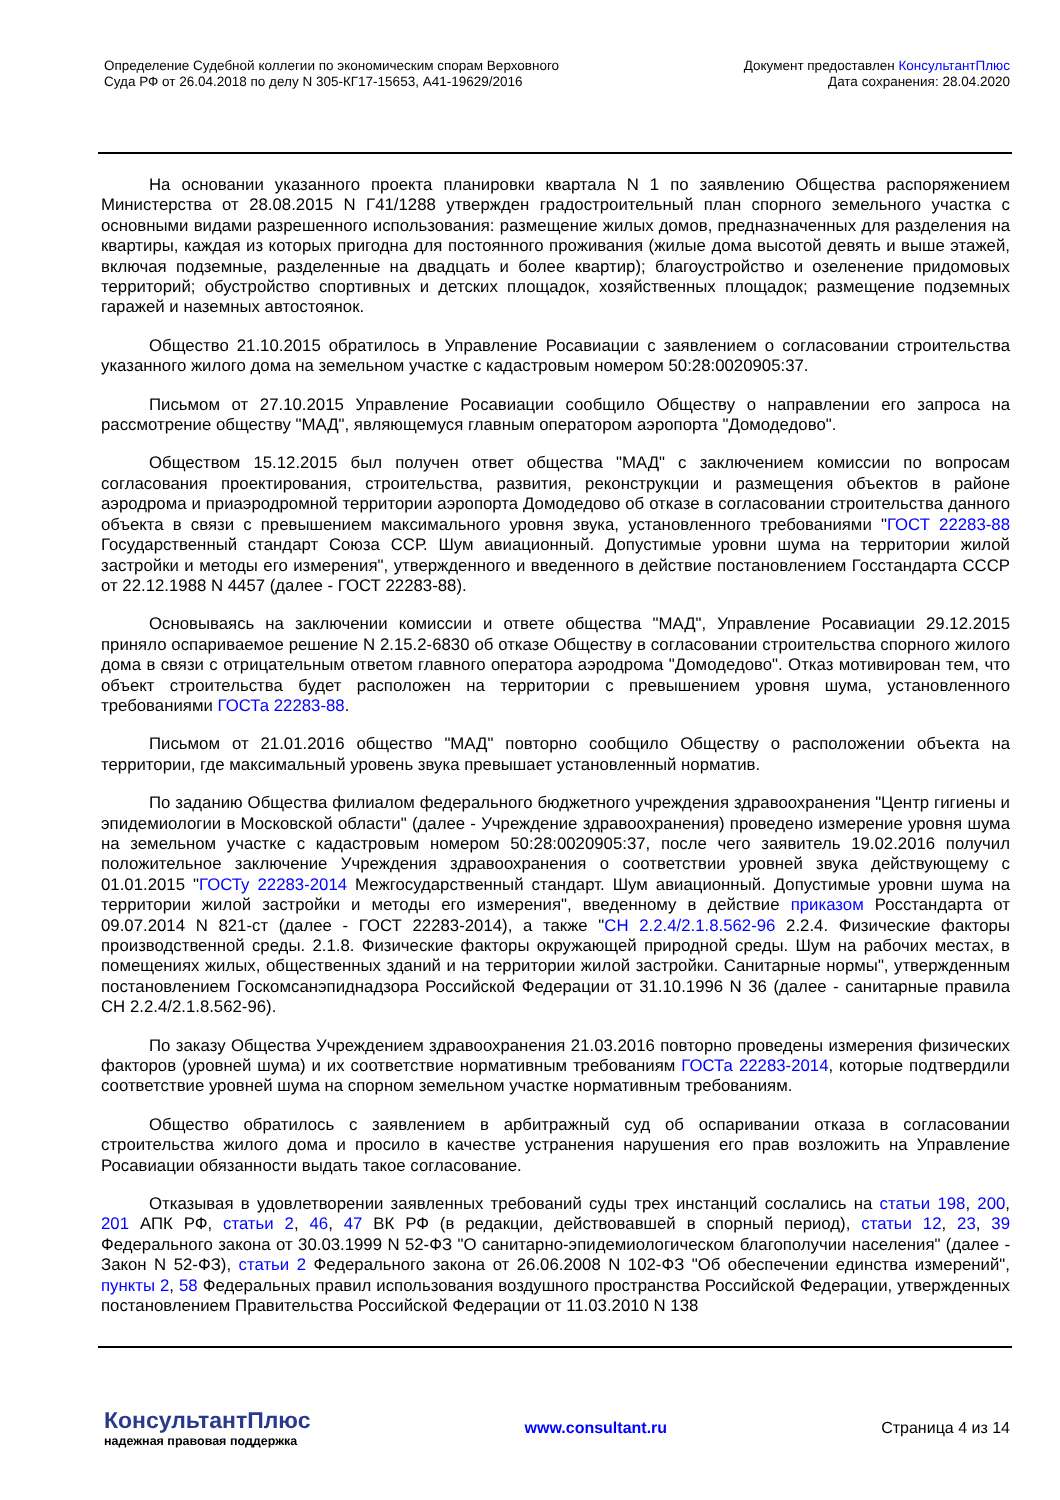Определение Судебной коллегии по экономическим спорам Верховного
Суда РФ от 26.04.2018 по делу N 305-КГ17-15653, А41-19629/2016
Документ предоставлен КонсультантПлюс
Дата сохранения: 28.04.2020
На основании указанного проекта планировки квартала N 1 по заявлению Общества распоряжением Министерства от 28.08.2015 N Г41/1288 утвержден градостроительный план спорного земельного участка с основными видами разрешенного использования: размещение жилых домов, предназначенных для разделения на квартиры, каждая из которых пригодна для постоянного проживания (жилые дома высотой девять и выше этажей, включая подземные, разделенные на двадцать и более квартир); благоустройство и озеленение придомовых территорий; обустройство спортивных и детских площадок, хозяйственных площадок; размещение подземных гаражей и наземных автостоянок.
Общество 21.10.2015 обратилось в Управление Росавиации с заявлением о согласовании строительства указанного жилого дома на земельном участке с кадастровым номером 50:28:0020905:37.
Письмом от 27.10.2015 Управление Росавиации сообщило Обществу о направлении его запроса на рассмотрение обществу "МАД", являющемуся главным оператором аэропорта "Домодедово".
Обществом 15.12.2015 был получен ответ общества "МАД" с заключением комиссии по вопросам согласования проектирования, строительства, развития, реконструкции и размещения объектов в районе аэродрома и приаэродромной территории аэропорта Домодедово об отказе в согласовании строительства данного объекта в связи с превышением максимального уровня звука, установленного требованиями "ГОСТ 22283-88 Государственный стандарт Союза ССР. Шум авиационный. Допустимые уровни шума на территории жилой застройки и методы его измерения", утвержденного и введенного в действие постановлением Госстандарта СССР от 22.12.1988 N 4457 (далее - ГОСТ 22283-88).
Основываясь на заключении комиссии и ответе общества "МАД", Управление Росавиации 29.12.2015 приняло оспариваемое решение N 2.15.2-6830 об отказе Обществу в согласовании строительства спорного жилого дома в связи с отрицательным ответом главного оператора аэродрома "Домодедово". Отказ мотивирован тем, что объект строительства будет расположен на территории с превышением уровня шума, установленного требованиями ГОСТа 22283-88.
Письмом от 21.01.2016 общество "МАД" повторно сообщило Обществу о расположении объекта на территории, где максимальный уровень звука превышает установленный норматив.
По заданию Общества филиалом федерального бюджетного учреждения здравоохранения "Центр гигиены и эпидемиологии в Московской области" (далее - Учреждение здравоохранения) проведено измерение уровня шума на земельном участке с кадастровым номером 50:28:0020905:37, после чего заявитель 19.02.2016 получил положительное заключение Учреждения здравоохранения о соответствии уровней звука действующему с 01.01.2015 "ГОСТу 22283-2014 Межгосударственный стандарт. Шум авиационный. Допустимые уровни шума на территории жилой застройки и методы его измерения", введенному в действие приказом Росстандарта от 09.07.2014 N 821-ст (далее - ГОСТ 22283-2014), а также "СН 2.2.4/2.1.8.562-96 2.2.4. Физические факторы производственной среды. 2.1.8. Физические факторы окружающей природной среды. Шум на рабочих местах, в помещениях жилых, общественных зданий и на территории жилой застройки. Санитарные нормы", утвержденным постановлением Госкомсанэпиднадзора Российской Федерации от 31.10.1996 N 36 (далее - санитарные правила СН 2.2.4/2.1.8.562-96).
По заказу Общества Учреждением здравоохранения 21.03.2016 повторно проведены измерения физических факторов (уровней шума) и их соответствие нормативным требованиям ГОСТа 22283-2014, которые подтвердили соответствие уровней шума на спорном земельном участке нормативным требованиям.
Общество обратилось с заявлением в арбитражный суд об оспаривании отказа в согласовании строительства жилого дома и просило в качестве устранения нарушения его прав возложить на Управление Росавиации обязанности выдать такое согласование.
Отказывая в удовлетворении заявленных требований суды трех инстанций сослались на статьи 198, 200, 201 АПК РФ, статьи 2, 46, 47 ВК РФ (в редакции, действовавшей в спорный период), статьи 12, 23, 39 Федерального закона от 30.03.1999 N 52-ФЗ "О санитарно-эпидемиологическом благополучии населения" (далее - Закон N 52-ФЗ), статьи 2 Федерального закона от 26.06.2008 N 102-ФЗ "Об обеспечении единства измерений", пункты 2, 58 Федеральных правил использования воздушного пространства Российской Федерации, утвержденных постановлением Правительства Российской Федерации от 11.03.2010 N 138
КонсультантПлюс
надежная правовая поддержка
www.consultant.ru Страница 4 из 14